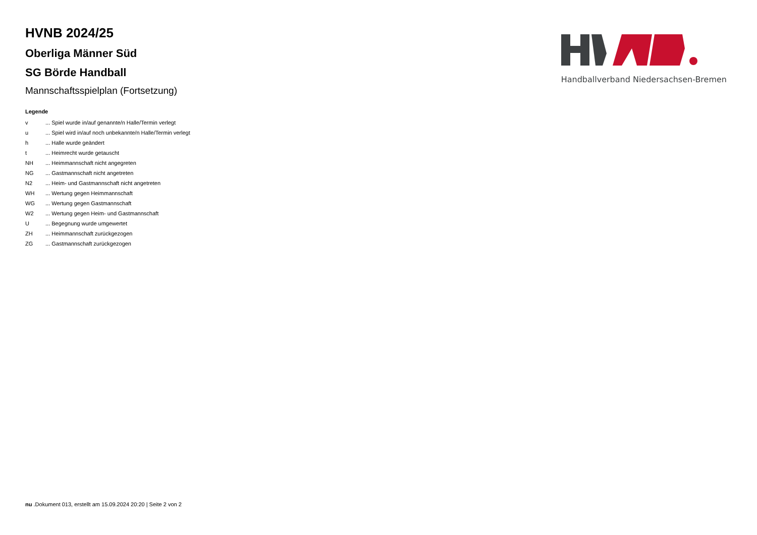HVNB 2024/25
Oberliga Männer Süd
SG Börde Handball
Mannschaftsspielplan (Fortsetzung)
Handballverband Niedersachsen-Bremen
Legende
| v | ... Spiel wurde in/auf genannte/n Halle/Termin verlegt |
| u | ... Spiel wird in/auf noch unbekannte/n Halle/Termin verlegt |
| h | ... Halle wurde geändert |
| t | ... Heimrecht wurde getauscht |
| NH | ... Heimmannschaft nicht angegreten |
| NG | ... Gastmannschaft nicht angetreten |
| N2 | ... Heim- und Gastmannschaft nicht angetreten |
| WH | ... Wertung gegen Heimmannschaft |
| WG | ... Wertung gegen Gastmannschaft |
| W2 | ... Wertung gegen Heim- und Gastmannschaft |
| U | ... Begegnung wurde umgewertet |
| ZH | ... Heimmannschaft zurückgezogen |
| ZG | ... Gastmannschaft zurückgezogen |
nu .Dokument 013, erstellt am 15.09.2024 20:20 | Seite 2 von 2